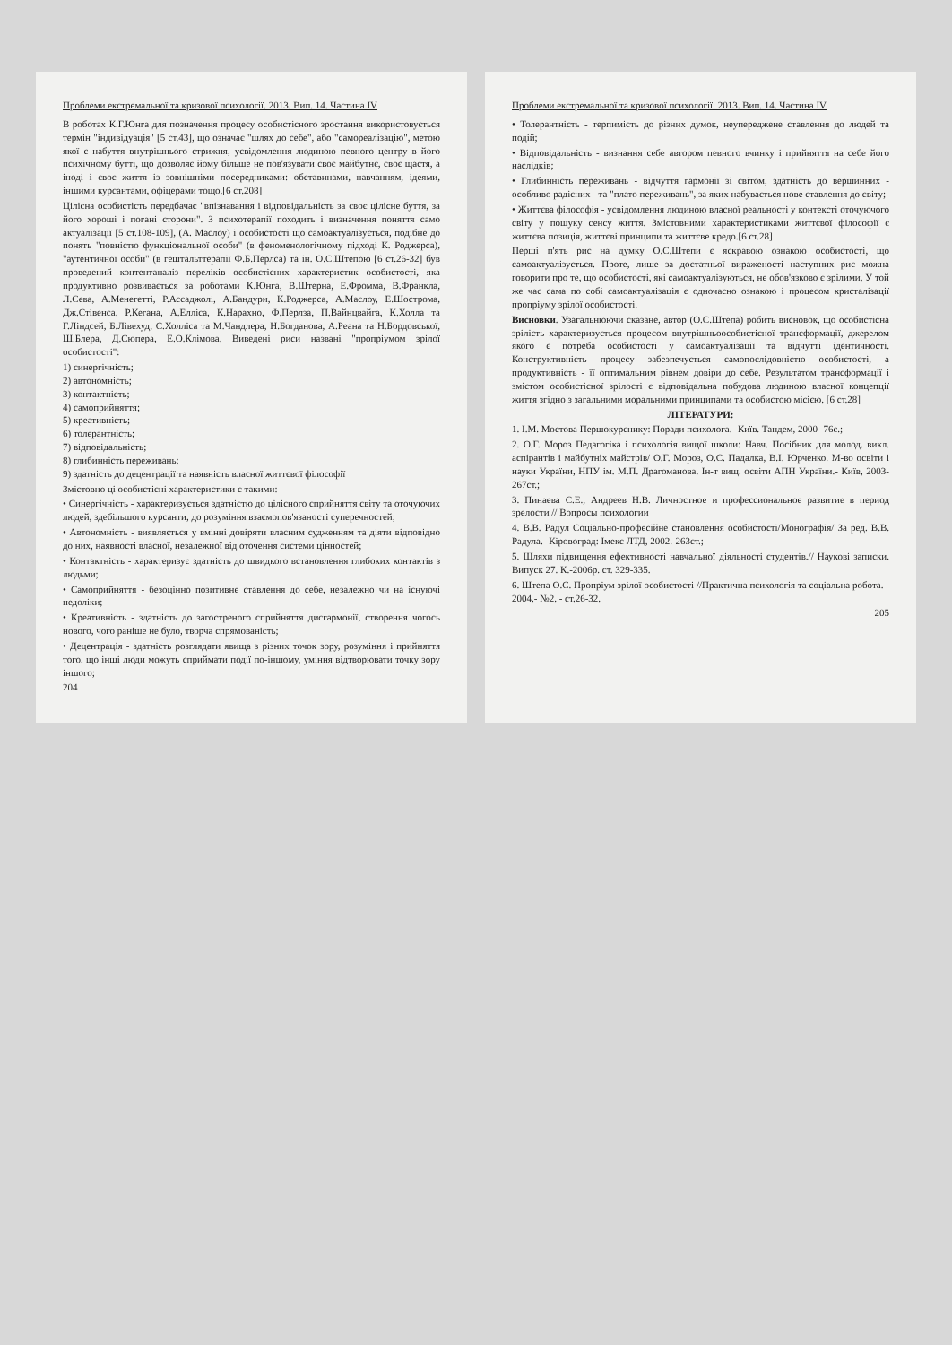Проблеми екстремальної та кризової психології. 2013. Вип. 14. Частина IV
В роботах К.Г.Юнга для позначення процесу особистісного зростання використовується термін "індивідуація" [5 ст.43], що означає "шлях до себе", або "самореалізацію", метою якої є набуття внутрішнього стрижня, усвідомлення людиною певного центру в його психічному бутті, що дозволяє йому більше не пов'язувати своє майбутнє, своє щастя, а іноді і своє життя із зовнішніми посередниками: обставинами, навчанням, ідеями, іншими курсантами, офіцерами тощо.[6 ст.208]
Цілісна особистість передбачає "впізнавання і відповідальність за своє цілісне буття, за його хороші і погані сторони". З психотерапії походить і визначення поняття само актуалізації [5 ст.108-109], (А. Маслоу) і особистості що самоактуалізується, подібне до понять "повністю функціональної особи" (в феноменологічному підході К. Роджерса), "аутентичної особи" (в гештальттерапії Ф.Б.Перлса) та ін. О.С.Штепою [6 ст.26-32] був проведений контентаналіз переліків особистісних характеристик особистості, яка продуктивно розвивається за роботами К.Юнга, В.Штерна, Е.Фромма, В.Франкла, Л.Сева, А.Менегетті, Р.Ассаджолі, А.Бандури, К.Роджерса, А.Маслоу, Е.Шострома, Дж.Стівенса, Р.Кегана, А.Елліса, К.Нарахно, Ф.Перлза, П.Вайнцвайга, К.Холла та Г.Ліндсей, Б.Лівехуд, С.Холліса та М.Чандлера, Н.Богданова, А.Реана та Н.Бордовської, Ш.Блера, Д.Сюпера, Е.О.Клімова. Виведені риси названі "пропріумом зрілої особистості":
1) синергічність;
2) автономність;
3) контактність;
4) самоприйняття;
5) креативність;
6) толерантність;
7) відповідальність;
8) глибинність переживань;
9) здатність до децентрації та наявність власної життєвої філософії
Змістовно ці особистісні характеристики є такими:
• Синергічність - характеризується здатністю до цілісного сприйняття світу та оточуючих людей, здебільшого курсанти, до розуміння взаємопов'язаності суперечностей;
• Автономність - виявляється у вмінні довіряти власним судженням та діяти відповідно до них, наявності власної, незалежної від оточення системи цінностей;
• Контактність - характеризує здатність до швидкого встановлення глибоких контактів з людьми;
• Самоприйняття - безоцінно позитивне ставлення до себе, незалежно чи на існуючі недоліки;
• Креативність - здатність до загостреного сприйняття дисгармонії, створення чогось нового, чого раніше не було, творча спрямованість;
• Децентрація - здатність розглядати явища з різних точок зору, розуміння і прийняття того, що інші люди можуть сприймати події по-іншому, уміння відтворювати точку зору іншого;
204
Проблеми екстремальної та кризової психології. 2013. Вип. 14. Частина IV
• Толерантність - терпимість до різних думок, неупереджене ставлення до людей та подій;
• Відповідальність - визнання себе автором певного вчинку і прийняття на себе його наслідків;
• Глибинність переживань - відчуття гармонії зі світом, здатність до вершинних - особливо радісних - та "плато переживань", за яких набувається нове ставлення до світу;
• Життєва філософія - усвідомлення людиною власної реальності у контексті оточуючого світу у пошуку сенсу життя. Змістовними характеристиками життєвої філософії є життєва позиція, життєві принципи та життєве кредо.[6 ст.28]
Перші п'ять рис на думку О.С.Штепи є яскравою ознакою особистості, що самоактуалізується. Проте, лише за достатньої вираженості наступних рис можна говорити про те, що особистості, які самоактуалізуються, не обов'язково є зрілими. У той же час сама по собі самоактуалізація є одночасно ознакою і процесом кристалізації пропріуму зрілої особистості.
Висновки. Узагальнюючи сказане, автор (О.С.Штепа) робить висновок, що особистісна зрілість характеризується процесом внутрішньоособистісної трансформації, джерелом якого є потреба особистості у самоактуалізації та відчутті ідентичності. Конструктивність процесу забезпечується самопослідовністю особистості, а продуктивність - її оптимальним рівнем довіри до себе. Результатом трансформації і змістом особистісної зрілості є відповідальна побудова людиною власної концепції життя згідно з загальними моральними принципами та особистою місією. [6 ст.28]
ЛІТЕРАТУРИ:
1. І.М. Мостова Першокурснику: Поради психолога.- Київ. Тандем, 2000- 76с.;
2. О.Г. Мороз Педагогіка і психологія вищої школи: Навч. Посібник для молод. викл. аспірантів і майбутніх майстрів/ О.Г. Мороз, О.С. Падалка, В.І. Юрченко. М-во освіти і науки України, НПУ ім. М.П. Драгоманова. Ін-т вищ. освіти АПН України.- Київ, 2003- 267ст.;
3. Пинаева С.Е., Андреев Н.В. Личностное и профессиональное развитие в период зрелости // Вопросы психологии
4. В.В. Радул Соціально-професійне становлення особистості/Монографія/ За ред. В.В. Радула.- Кіровоград: Імекс ЛТД, 2002.-263ст.;
5. Шляхи підвищення ефективності навчальної діяльності студентів.// Наукові записки. Випуск 27. К.-2006р. ст. 329-335.
6. Штепа О.С. Пропріум зрілої особистості //Практична психологія та соціальна робота. - 2004.- №2. - ст.26-32.
205